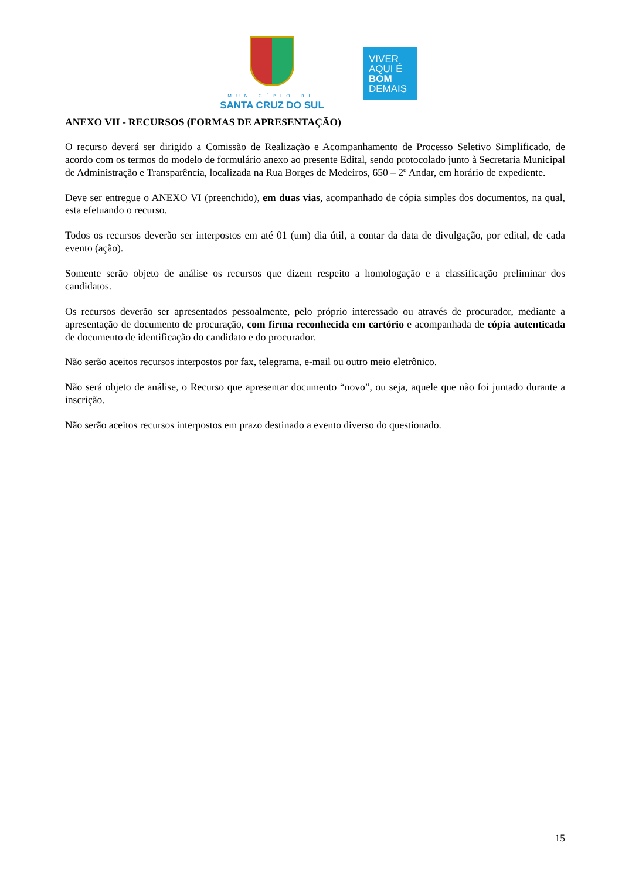MUNICÍPIO DE
SANTA CRUZ DO SUL
VIVER
AQUI É
BOM
DEMAIS
ANEXO VII - RECURSOS (FORMAS DE APRESENTAÇÃO)
O recurso deverá ser dirigido a Comissão de Realização e Acompanhamento de Processo Seletivo Simplificado, de acordo com os termos do modelo de formulário anexo ao presente Edital, sendo protocolado junto à Secretaria Municipal de Administração e Transparência, localizada na Rua Borges de Medeiros, 650 – 2º Andar, em horário de expediente.
Deve ser entregue o ANEXO VI (preenchido), em duas vias, acompanhado de cópia simples dos documentos, na qual, esta efetuando o recurso.
Todos os recursos deverão ser interpostos em até 01 (um) dia útil, a contar da data de divulgação, por edital, de cada evento (ação).
Somente serão objeto de análise os recursos que dizem respeito a homologação e a classificação preliminar dos candidatos.
Os recursos deverão ser apresentados pessoalmente, pelo próprio interessado ou através de procurador, mediante a apresentação de documento de procuração, com firma reconhecida em cartório e acompanhada de cópia autenticada de documento de identificação do candidato e do procurador.
Não serão aceitos recursos interpostos por fax, telegrama, e-mail ou outro meio eletrônico.
Não será objeto de análise, o Recurso que apresentar documento “novo”, ou seja, aquele que não foi juntado durante a inscrição.
Não serão aceitos recursos interpostos em prazo destinado a evento diverso do questionado.
15